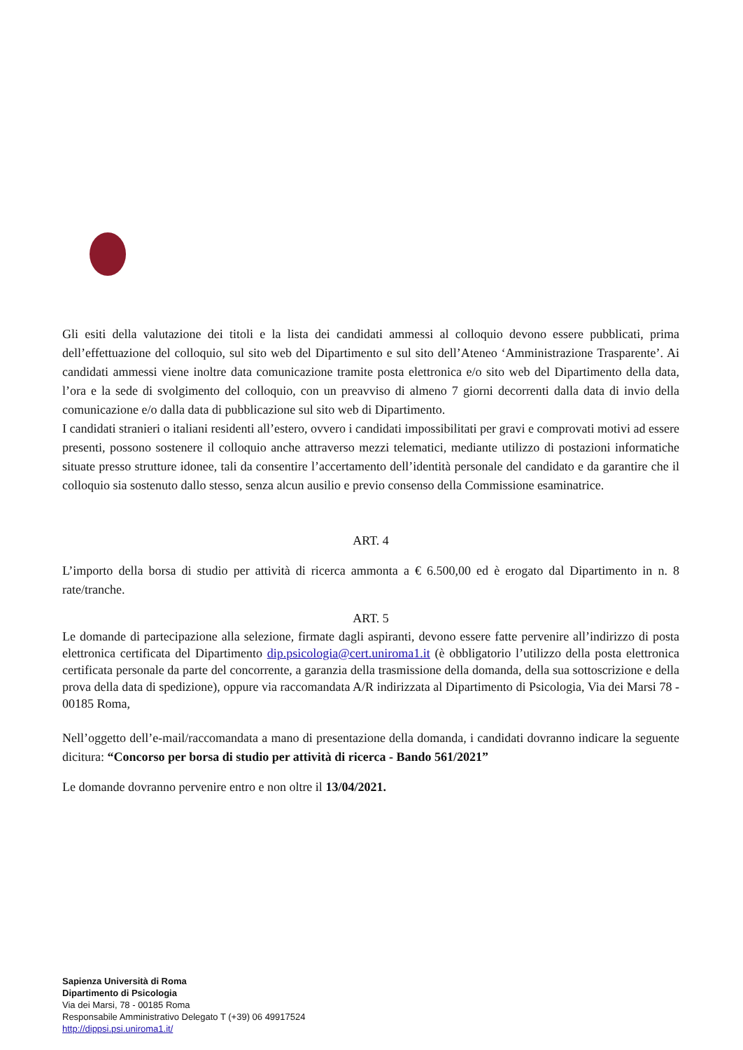Gli esiti della valutazione dei titoli e la lista dei candidati ammessi al colloquio devono essere pubblicati, prima dell’effettuazione del colloquio, sul sito web del Dipartimento e sul sito dell’Ateneo ‘Amministrazione Trasparente’. Ai candidati ammessi viene inoltre data comunicazione tramite posta elettronica e/o sito web del Dipartimento della data, l’ora e la sede di svolgimento del colloquio, con un preavviso di almeno 7 giorni decorrenti dalla data di invio della comunicazione e/o dalla data di pubblicazione sul sito web di Dipartimento.
I candidati stranieri o italiani residenti all’estero, ovvero i candidati impossibilitati per gravi e comprovati motivi ad essere presenti, possono sostenere il colloquio anche attraverso mezzi telematici, mediante utilizzo di postazioni informatiche situate presso strutture idonee, tali da consentire l’accertamento dell’identità personale del candidato e da garantire che il colloquio sia sostenuto dallo stesso, senza alcun ausilio e previo consenso della Commissione esaminatrice.
ART. 4
L’importo della borsa di studio per attività di ricerca ammonta a € 6.500,00 ed è erogato dal Dipartimento in n. 8 rate/tranche.
ART. 5
Le domande di partecipazione alla selezione, firmate dagli aspiranti, devono essere fatte pervenire all’indirizzo di posta elettronica certificata del Dipartimento dip.psicologia@cert.uniroma1.it (è obbligatorio l’utilizzo della posta elettronica certificata personale da parte del concorrente, a garanzia della trasmissione della domanda, della sua sottoscrizione e della prova della data di spedizione), oppure via raccomandata A/R indirizzata al Dipartimento di Psicologia, Via dei Marsi 78 - 00185 Roma,
Nell’oggetto dell’e-mail/raccomandata a mano di presentazione della domanda, i candidati dovranno indicare la seguente dicitura: “Concorso per borsa di studio per attività di ricerca - Bando 561/2021”
Le domande dovranno pervenire entro e non oltre il 13/04/2021.
Sapienza Università di Roma
Dipartimento di Psicologia
Via dei Marsi, 78 - 00185 Roma
Responsabile Amministrativo Delegato T (+39) 06 49917524
http://dippsi.psi.uniroma1.it/